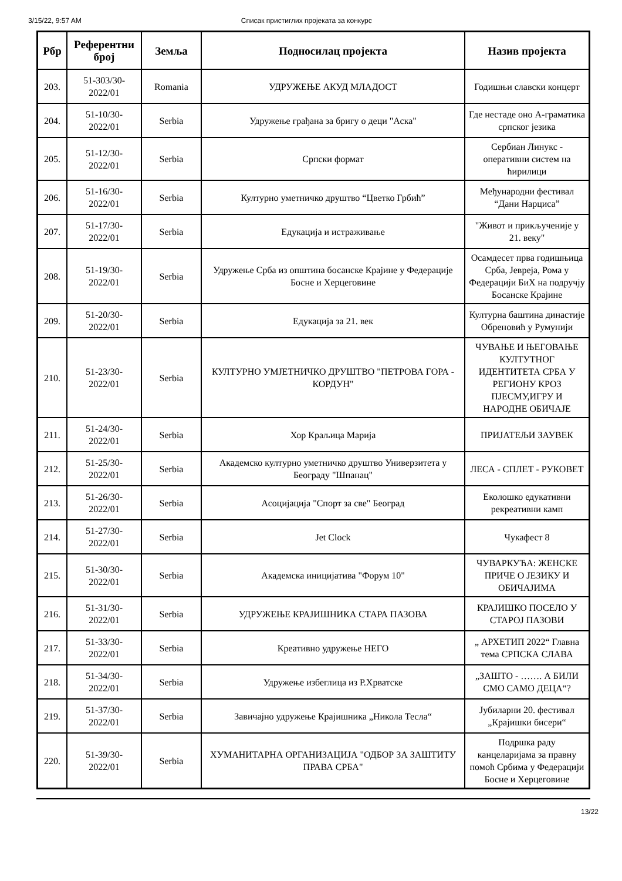3/15/22, 9:57 AM Списак пристиглих пројеката за конкурс
| Рбр | Референтни број | Земља | Подносилац пројекта | Назив пројекта |
| --- | --- | --- | --- | --- |
| 203. | 51-303/30-2022/01 | Romania | УДРУЖЕЊЕ АКУД МЛАДОСТ | Годишњи славски концерт |
| 204. | 51-10/30-2022/01 | Serbia | Удружење грађана за бригу о деци "Аска" | Где нестаде оно А-граматика српског језика |
| 205. | 51-12/30-2022/01 | Serbia | Српски формат | Сербиан Линукс - оперативни систем на ћирилици |
| 206. | 51-16/30-2022/01 | Serbia | Културно уметничко друштво “Цветко Грбић” | Међународни фестивал “Дани Нарциса” |
| 207. | 51-17/30-2022/01 | Serbia | Едукација и истраживање | "Живот и прикљученије у 21. веку" |
| 208. | 51-19/30-2022/01 | Serbia | Удружење Срба из општина босанске Крајине у Федерације Босне и Херцеговине | Осамдесет прва годишњица Срба, Јевреја, Рома у Федерацији БиХ на подручју Босанске Крајине |
| 209. | 51-20/30-2022/01 | Serbia | Едукација за 21. век | Културна баштина династије Обреновић у Румунији |
| 210. | 51-23/30-2022/01 | Serbia | КУЛТУРНО УМЈЕТНИЧКО ДРУШТВО "ПЕТРОВА ГОРА - КОРДУН" | ЧУВАЊЕ И ЊЕГОВАЊЕ КУЛТУТНОГ ИДЕНТИТЕТА СРБА У РЕГИОНУ КРОЗ ПЈЕСМУ,ИГРУ И НАРОДНЕ ОБИЧАЈЕ |
| 211. | 51-24/30-2022/01 | Serbia | Хор Краљица Марија | ПРИЈАТЕЉИ ЗАУВЕК |
| 212. | 51-25/30-2022/01 | Serbia | Академско културно уметничко друштво Универзитета у Београду "Шпанац" | ЛЕСА - СПЛЕТ - РУКОВЕТ |
| 213. | 51-26/30-2022/01 | Serbia | Асоцијација "Спорт за све" Београд | Еколошко едукативни рекреативни камп |
| 214. | 51-27/30-2022/01 | Serbia | Jet Clock | Чукафест 8 |
| 215. | 51-30/30-2022/01 | Serbia | Академска иницијатива "Форум 10" | ЧУВАРКУЋА: ЖЕНСКЕ ПРИЧЕ О ЈЕЗИКУ И ОБИЧАЈИМА |
| 216. | 51-31/30-2022/01 | Serbia | УДРУЖЕЊЕ КРАЈИШНИКА СТАРА ПАЗОВА | КРАЈИШКО ПОСЕЛО У СТАРОЈ ПАЗОВИ |
| 217. | 51-33/30-2022/01 | Serbia | Креативно удружење НЕГО | „ АРХЕТИП 2022“ Главна тема СРПСКА СЛАВА |
| 218. | 51-34/30-2022/01 | Serbia | Удружење избеглица из Р.Хрватске | „ЗАШТО - ……. А БИЛИ СМО САМО ДЕЦА“? |
| 219. | 51-37/30-2022/01 | Serbia | Завичајно удружење Крајишника „Никола Тесла“ | Јубиларни 20. фестивал „Крајишки бисери“ |
| 220. | 51-39/30-2022/01 | Serbia | ХУМАНИТАРНА ОРГАНИЗАЦИЈА "ОДБОР ЗА ЗАШТИТУ ПРАВА СРБА" | Подршка раду канцеларијама за правну помоћ Србима у Федерацији Босне и Херцеговине |
13/22